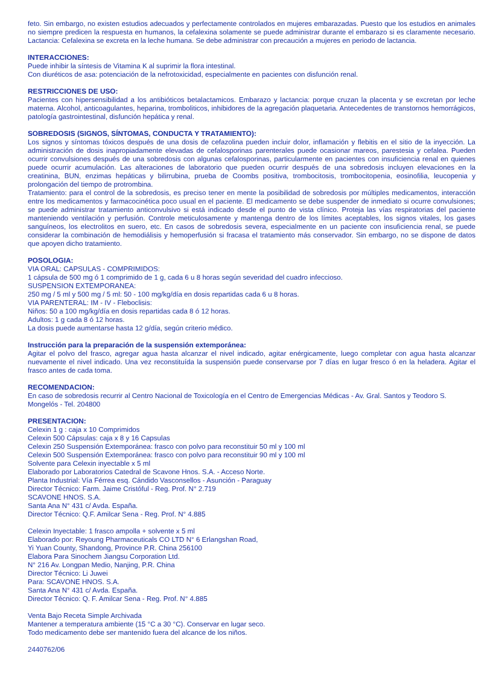feto. Sin embargo, no existen estudios adecuados y perfectamente controlados en mujeres embarazadas. Puesto que los estudios en animales no siempre predicen la respuesta en humanos, la cefalexina solamente se puede administrar durante el embarazo si es claramente necesario. Lactancia: Cefalexina se excreta en la leche humana. Se debe administrar con precaución a mujeres en periodo de lactancia.
INTERACCIONES:
Puede inhibir la síntesis de Vitamina K al suprimir la flora intestinal.
Con diuréticos de asa: potenciación de la nefrotoxicidad, especialmente en pacientes con disfunción renal.
RESTRICCIONES DE USO:
Pacientes con hipersensibilidad a los antibióticos betalactamicos. Embarazo y lactancia: porque cruzan la placenta y se excretan por leche materna. Alcohol, anticoagulantes, heparina, tromboliticos, inhibidores de la agregación plaquetaria. Antecedentes de transtornos hemorrágicos, patología gastrointestinal, disfunción hepática y renal.
SOBREDOSIS (SIGNOS, SÍNTOMAS, CONDUCTA Y TRATAMIENTO):
Los signos y síntomas tóxicos después de una dosis de cefazolina pueden incluir dolor, inflamación y flebitis en el sitio de la inyección. La administración de dosis inapropiadamente elevadas de cefalosporinas parenterales puede ocasionar mareos, parestesia y cefalea. Pueden ocurrir convulsiones después de una sobredosis con algunas cefalosporinas, particularmente en pacientes con insuficiencia renal en quienes puede ocurrir acumulación. Las alteraciones de laboratorio que pueden ocurrir después de una sobredosis incluyen elevaciones en la creatinina, BUN, enzimas hepáticas y bilirrubina, prueba de Coombs positiva, trombocitosis, trombocitopenia, eosinofilia, leucopenia y prolongación del tiempo de protrombina.
Tratamiento: para el control de la sobredosis, es preciso tener en mente la posibilidad de sobredosis por múltiples medicamentos, interacción entre los medicamentos y farmacocinética poco usual en el paciente. El medicamento se debe suspender de inmediato si ocurre convulsiones; se puede administrar tratamiento anticonvulsivo si está indicado desde el punto de vista clínico. Proteja las vías respiratorias del paciente manteniendo ventilación y perfusión. Controle meticulosamente y mantenga dentro de los límites aceptables, los signos vitales, los gases sanguíneos, los electrolitos en suero, etc. En casos de sobredosis severa, especialmente en un paciente con insuficiencia renal, se puede considerar la combinación de hemodiálisis y hemoperfusión si fracasa el tratamiento más conservador. Sin embargo, no se dispone de datos que apoyen dicho tratamiento.
POSOLOGIA:
VIA ORAL: CAPSULAS - COMPRIMIDOS:
1 cápsula de 500 mg ó 1 comprimido de 1 g, cada 6 u 8 horas según severidad del cuadro infeccioso.
SUSPENSION EXTEMPORANEA:
250 mg / 5 ml y 500 mg / 5 ml: 50 - 100 mg/kg/día en dosis repartidas cada 6 u 8 horas.
VIA PARENTERAL: IM - IV - Fleboclisis:
Niños: 50 a 100 mg/kg/día en dosis repartidas cada 8 ó 12 horas.
Adultos: 1 g cada 8 ó 12 horas.
La dosis puede aumentarse hasta 12 g/día, según criterio médico.
Instrucción para la preparación de la suspensión extemporánea:
Agitar el polvo del frasco, agregar agua hasta alcanzar el nivel indicado, agitar enérgicamente, luego completar con agua hasta alcanzar nuevamente el nivel indicado. Una vez reconstituída la suspensión puede conservarse por 7 días en lugar fresco ó en la heladera. Agitar el frasco antes de cada toma.
RECOMENDACION:
En caso de sobredosis recurrir al Centro Nacional de Toxicología en el Centro de Emergencias Médicas - Av. Gral. Santos y Teodoro S. Mongelós - Tel. 204800
PRESENTACION:
Celexin 1 g : caja x 10 Comprimidos
Celexin 500 Cápsulas: caja x 8 y 16 Capsulas
Celexin 250 Suspensión Extemporánea: frasco con polvo para reconstituir 50 ml y 100 ml
Celexin 500 Suspensión Extemporánea: frasco con polvo para reconstituir 90 ml y 100 ml
Solvente para Celexin inyectable x 5 ml
Elaborado por Laboratorios Catedral de Scavone Hnos. S.A. - Acceso Norte.
Planta Industrial: Vía Férrea esq. Cándido Vasconsellos - Asunción - Paraguay
Director Técnico: Farm. Jaime Cristóful - Reg. Prof. N° 2.719
SCAVONE HNOS. S.A.
Santa Ana N° 431 c/ Avda. España.
Director Técnico: Q.F. Amilcar Sena - Reg. Prof. N° 4.885
Celexin Inyectable: 1 frasco ampolla + solvente x 5 ml
Elaborado por: Reyoung Pharmaceuticals CO LTD N° 6 Erlangshan Road,
Yi Yuan County, Shandong, Province P.R. China 256100
Elabora Para Sinochem Jiangsu Corporation Ltd.
N° 216 Av. Longpan Medio, Nanjing, P.R. China
Director Técnico: Li Juwei
Para: SCAVONE HNOS. S.A.
Santa Ana N° 431 c/ Avda. España.
Director Técnico: Q. F. Amilcar Sena - Reg. Prof. N° 4.885
Venta Bajo Receta Simple Archivada
Mantener a temperatura ambiente (15 °C a 30 °C). Conservar en lugar seco.
Todo medicamento debe ser mantenido fuera del alcance de los niños.
2440762/06